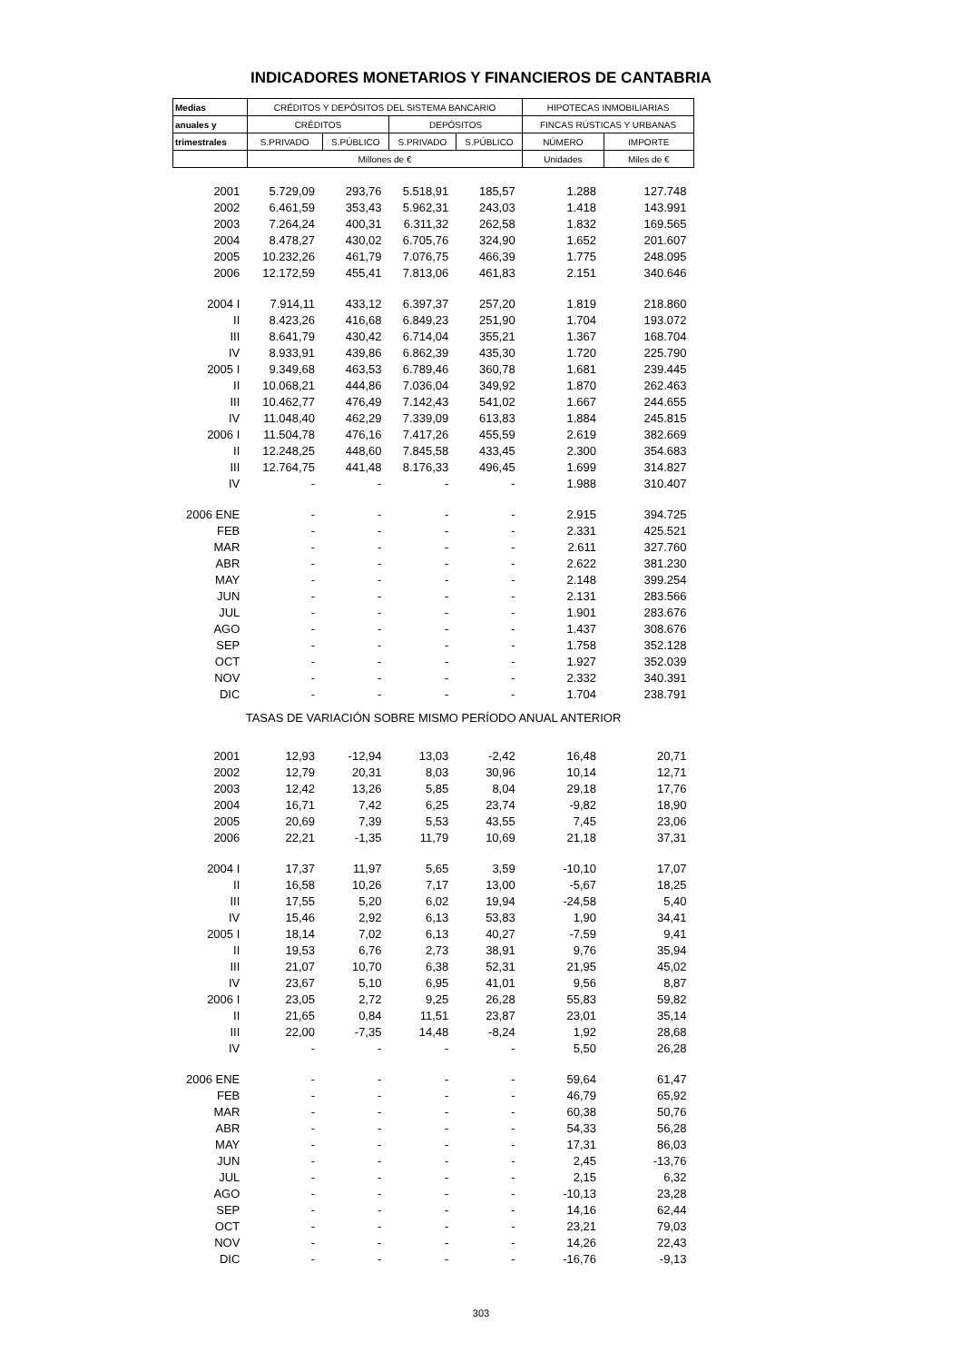INDICADORES MONETARIOS Y FINANCIEROS DE CANTABRIA
| Medias | CRÉDITOS Y DEPÓSITOS DEL SISTEMA BANCARIO | | | | HIPOTECAS INMOBILIARIAS | |
| --- | --- | --- | --- | --- | --- | --- |
| anuales y | CRÉDITOS | | DEPÓSITOS | | FINCAS RÚSTICAS Y URBANAS | |
| trimestrales | S.PRIVADO | S.PÚBLICO | S.PRIVADO | S.PÚBLICO | NÚMERO | IMPORTE |
| | Millones de € | | | | Unidades | Miles de € |
| 2001 | 5.729,09 | 293,76 | 5.518,91 | 185,57 | 1.288 | 127.748 |
| 2002 | 6.461,59 | 353,43 | 5.962,31 | 243,03 | 1.418 | 143.991 |
| 2003 | 7.264,24 | 400,31 | 6.311,32 | 262,58 | 1.832 | 169.565 |
| 2004 | 8.478,27 | 430,02 | 6.705,76 | 324,90 | 1.652 | 201.607 |
| 2005 | 10.232,26 | 461,79 | 7.076,75 | 466,39 | 1.775 | 248.095 |
| 2006 | 12.172,59 | 455,41 | 7.813,06 | 461,83 | 2.151 | 340.646 |
| 2004 I | 7.914,11 | 433,12 | 6.397,37 | 257,20 | 1.819 | 218.860 |
| II | 8.423,26 | 416,68 | 6.849,23 | 251,90 | 1.704 | 193.072 |
| III | 8.641,79 | 430,42 | 6.714,04 | 355,21 | 1.367 | 168.704 |
| IV | 8.933,91 | 439,86 | 6.862,39 | 435,30 | 1.720 | 225.790 |
| 2005 I | 9.349,68 | 463,53 | 6.789,46 | 360,78 | 1.681 | 239.445 |
| II | 10.068,21 | 444,86 | 7.036,04 | 349,92 | 1.870 | 262.463 |
| III | 10.462,77 | 476,49 | 7.142,43 | 541,02 | 1.667 | 244.655 |
| IV | 11.048,40 | 462,29 | 7.339,09 | 613,83 | 1.884 | 245.815 |
| 2006 I | 11.504,78 | 476,16 | 7.417,26 | 455,59 | 2.619 | 382.669 |
| II | 12.248,25 | 448,60 | 7.845,58 | 433,45 | 2.300 | 354.683 |
| III | 12.764,75 | 441,48 | 8.176,33 | 496,45 | 1.699 | 314.827 |
| IV | - | - | - | - | 1.988 | 310.407 |
| 2006 ENE | - | - | - | - | 2.915 | 394.725 |
| FEB | - | - | - | - | 2.331 | 425.521 |
| MAR | - | - | - | - | 2.611 | 327.760 |
| ABR | - | - | - | - | 2.622 | 381.230 |
| MAY | - | - | - | - | 2.148 | 399.254 |
| JUN | - | - | - | - | 2.131 | 283.566 |
| JUL | - | - | - | - | 1.901 | 283.676 |
| AGO | - | - | - | - | 1.437 | 308.676 |
| SEP | - | - | - | - | 1.758 | 352.128 |
| OCT | - | - | - | - | 1.927 | 352.039 |
| NOV | - | - | - | - | 2.332 | 340.391 |
| DIC | - | - | - | - | 1.704 | 238.791 |
| TASAS DE VARIACIÓN SOBRE MISMO PERÍODO ANUAL ANTERIOR | | | | | | |
| 2001 | 12,93 | -12,94 | 13,03 | -2,42 | 16,48 | 20,71 |
| 2002 | 12,79 | 20,31 | 8,03 | 30,96 | 10,14 | 12,71 |
| 2003 | 12,42 | 13,26 | 5,85 | 8,04 | 29,18 | 17,76 |
| 2004 | 16,71 | 7,42 | 6,25 | 23,74 | -9,82 | 18,90 |
| 2005 | 20,69 | 7,39 | 5,53 | 43,55 | 7,45 | 23,06 |
| 2006 | 22,21 | -1,35 | 11,79 | 10,69 | 21,18 | 37,31 |
| 2004 I | 17,37 | 11,97 | 5,65 | 3,59 | -10,10 | 17,07 |
| II | 16,58 | 10,26 | 7,17 | 13,00 | -5,67 | 18,25 |
| III | 17,55 | 5,20 | 6,02 | 19,94 | -24,58 | 5,40 |
| IV | 15,46 | 2,92 | 6,13 | 53,83 | 1,90 | 34,41 |
| 2005 I | 18,14 | 7,02 | 6,13 | 40,27 | -7,59 | 9,41 |
| II | 19,53 | 6,76 | 2,73 | 38,91 | 9,76 | 35,94 |
| III | 21,07 | 10,70 | 6,38 | 52,31 | 21,95 | 45,02 |
| IV | 23,67 | 5,10 | 6,95 | 41,01 | 9,56 | 8,87 |
| 2006 I | 23,05 | 2,72 | 9,25 | 26,28 | 55,83 | 59,82 |
| II | 21,65 | 0,84 | 11,51 | 23,87 | 23,01 | 35,14 |
| III | 22,00 | -7,35 | 14,48 | -8,24 | 1,92 | 28,68 |
| IV | - | - | - | - | 5,50 | 26,28 |
| 2006 ENE | - | - | - | - | 59,64 | 61,47 |
| FEB | - | - | - | - | 46,79 | 65,92 |
| MAR | - | - | - | - | 60,38 | 50,76 |
| ABR | - | - | - | - | 54,33 | 56,28 |
| MAY | - | - | - | - | 17,31 | 86,03 |
| JUN | - | - | - | - | 2,45 | -13,76 |
| JUL | - | - | - | - | 2,15 | 6,32 |
| AGO | - | - | - | - | -10,13 | 23,28 |
| SEP | - | - | - | - | 14,16 | 62,44 |
| OCT | - | - | - | - | 23,21 | 79,03 |
| NOV | - | - | - | - | 14,26 | 22,43 |
| DIC | - | - | - | - | -16,76 | -9,13 |
303